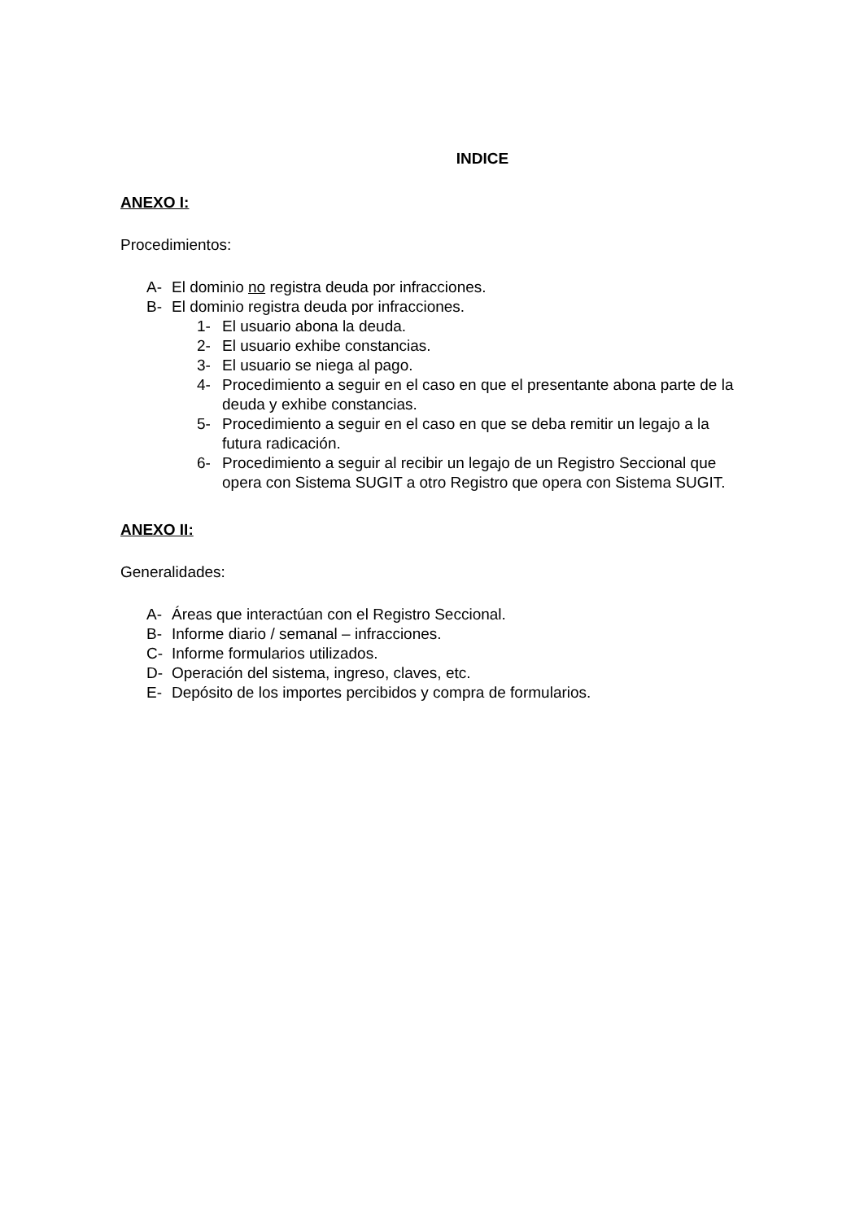INDICE
ANEXO I:
Procedimientos:
A- El dominio no registra deuda por infracciones.
B- El dominio registra deuda por infracciones.
1- El usuario abona la deuda.
2- El usuario exhibe constancias.
3- El usuario se niega al pago.
4- Procedimiento a seguir en el caso en que el presentante abona parte de la deuda y exhibe constancias.
5- Procedimiento a seguir en el caso en que se deba remitir un legajo a la futura radicación.
6- Procedimiento a seguir al recibir un legajo de un Registro Seccional que opera con Sistema SUGIT a otro Registro que opera con Sistema SUGIT.
ANEXO II:
Generalidades:
A- Áreas que interactúan con el Registro Seccional.
B- Informe diario / semanal – infracciones.
C- Informe formularios utilizados.
D- Operación del sistema, ingreso, claves, etc.
E- Depósito de los importes percibidos y compra de formularios.